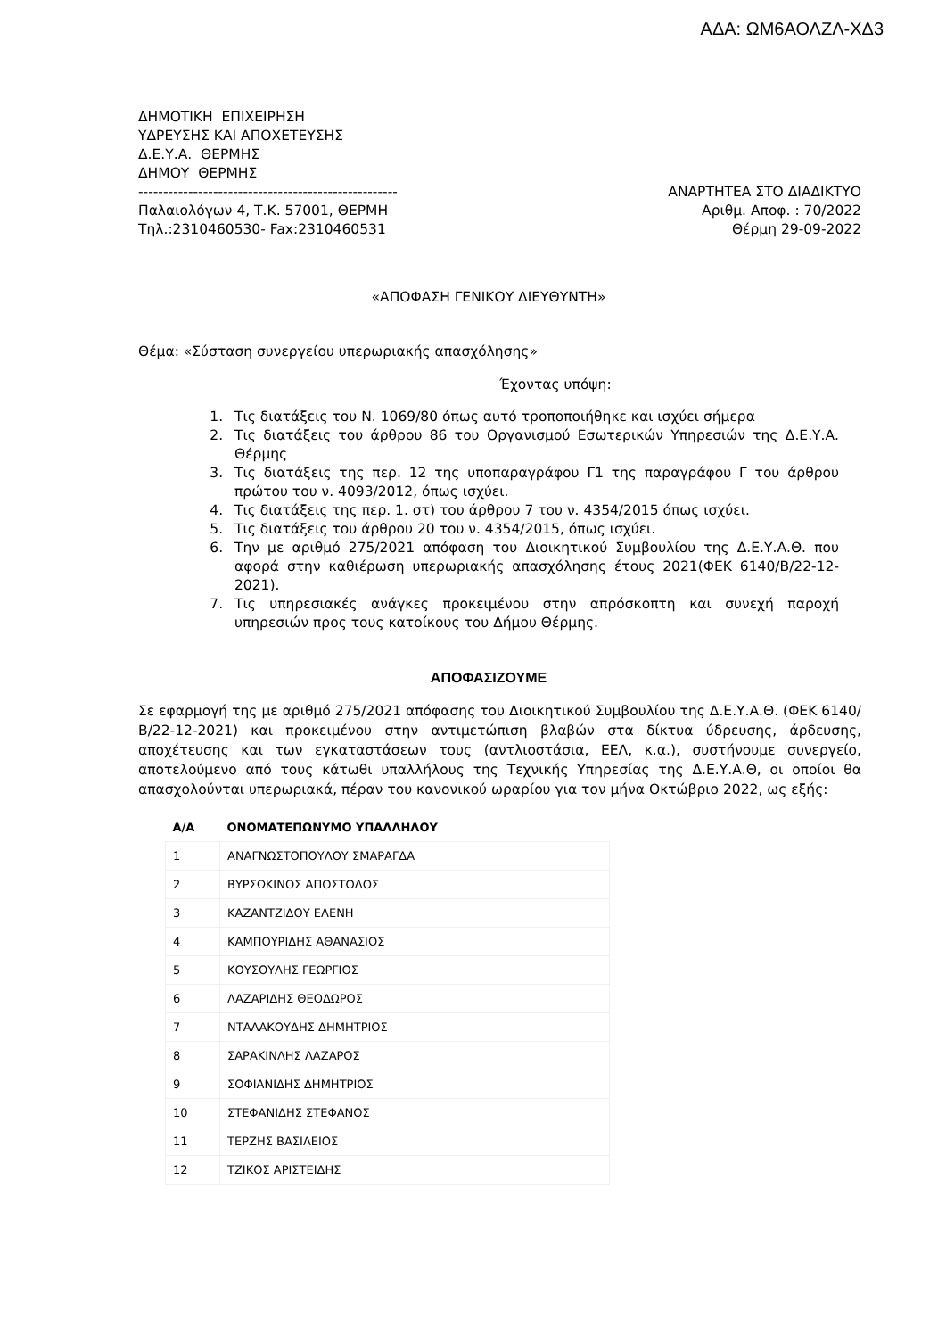ΑΔΑ: ΩΜ6ΑΟΛΖΛ-ΧΔ3
ΔΗΜΟΤΙΚΗ ΕΠΙΧΕΙΡΗΣΗ
ΥΔΡΕΥΣΗΣ ΚΑΙ ΑΠΟΧΕΤΕΥΣΗΣ
Δ.Ε.Υ.Α. ΘΕΡΜΗΣ
ΔΗΜΟΥ ΘΕΡΜΗΣ
---------------------------------------------------- ΑΝΑΡΤΗΤΕΑ ΣΤΟ ΔΙΑΔΙΚΤΥΟ
Παλαιολόγων 4, Τ.Κ. 57001, ΘΕΡΜΗ Αριθμ. Αποφ. : 70/2022
Τηλ.:2310460530- Fax:2310460531 Θέρμη 29-09-2022
«ΑΠΟΦΑΣΗ ΓΕΝΙΚΟΥ ΔΙΕΥΘΥΝΤΗ»
Θέμα: «Σύσταση συνεργείου υπερωριακής απασχόλησης»
Έχοντας υπόψη:
1. Τις διατάξεις του Ν. 1069/80 όπως αυτό τροποποιήθηκε και ισχύει σήμερα
2. Τις διατάξεις του άρθρου 86 του Οργανισμού Εσωτερικών Υπηρεσιών της Δ.Ε.Υ.Α. Θέρμης
3. Τις διατάξεις της περ. 12 της υποπαραγράφου Γ1 της παραγράφου Γ του άρθρου πρώτου του ν. 4093/2012, όπως ισχύει.
4. Τις διατάξεις της περ. 1. στ) του άρθρου 7 του ν. 4354/2015 όπως ισχύει.
5. Τις διατάξεις του άρθρου 20 του ν. 4354/2015, όπως ισχύει.
6. Την με αριθμό 275/2021 απόφαση του Διοικητικού Συμβουλίου της Δ.Ε.Υ.Α.Θ. που αφορά στην καθιέρωση υπερωριακής απασχόλησης έτους 2021(ΦΕΚ 6140/Β/22-12-2021).
7. Τις υπηρεσιακές ανάγκες προκειμένου στην απρόσκοπτη και συνεχή παροχή υπηρεσιών προς τους κατοίκους του Δήμου Θέρμης.
ΑΠΟΦΑΣΙΖΟΥΜΕ
Σε εφαρμογή της με αριθμό 275/2021 απόφασης του Διοικητικού Συμβουλίου της Δ.Ε.Υ.Α.Θ. (ΦΕΚ 6140/Β/22-12-2021) και προκειμένου στην αντιμετώπιση βλαβών στα δίκτυα ύδρευσης, άρδευσης, αποχέτευσης και των εγκαταστάσεων τους (αντλιοστάσια, ΕΕΛ, κ.α.), συστήνουμε συνεργείο, αποτελούμενο από τους κάτωθι υπαλλήλους της Τεχνικής Υπηρεσίας της Δ.Ε.Υ.Α.Θ, οι οποίοι θα απασχολούνται υπερωριακά, πέραν του κανονικού ωραρίου για τον μήνα Οκτώβριο 2022, ως εξής:
| Α/Α | ΟΝΟΜΑΤΕΠΩΝΥΜΟ ΥΠΑΛΛΗΛΟΥ |
| --- | --- |
| 1 | ΑΝΑΓΝΩΣΤΟΠΟΥΛΟΥ ΣΜΑΡΑΓΔΑ |
| 2 | ΒΥΡΣΩΚΙΝΟΣ ΑΠΟΣΤΟΛΟΣ |
| 3 | ΚΑΖΑΝΤΖΙΔΟΥ ΕΛΕΝΗ |
| 4 | ΚΑΜΠΟΥΡΙΔΗΣ ΑΘΑΝΑΣΙΟΣ |
| 5 | ΚΟΥΣΟΥΛΗΣ ΓΕΩΡΓΙΟΣ |
| 6 | ΛΑΖΑΡΙΔΗΣ ΘΕΟΔΩΡΟΣ |
| 7 | ΝΤΑΛΑΚΟΥΔΗΣ ΔΗΜΗΤΡΙΟΣ |
| 8 | ΣΑΡΑΚΙΝΛΗΣ ΛΑΖΑΡΟΣ |
| 9 | ΣΟΦΙΑΝΙΔΗΣ ΔΗΜΗΤΡΙΟΣ |
| 10 | ΣΤΕΦΑΝΙΔΗΣ ΣΤΕΦΑΝΟΣ |
| 11 | ΤΕΡΖΗΣ ΒΑΣΙΛΕΙΟΣ |
| 12 | ΤΖΙΚΟΣ ΑΡΙΣΤΕΙΔΗΣ |